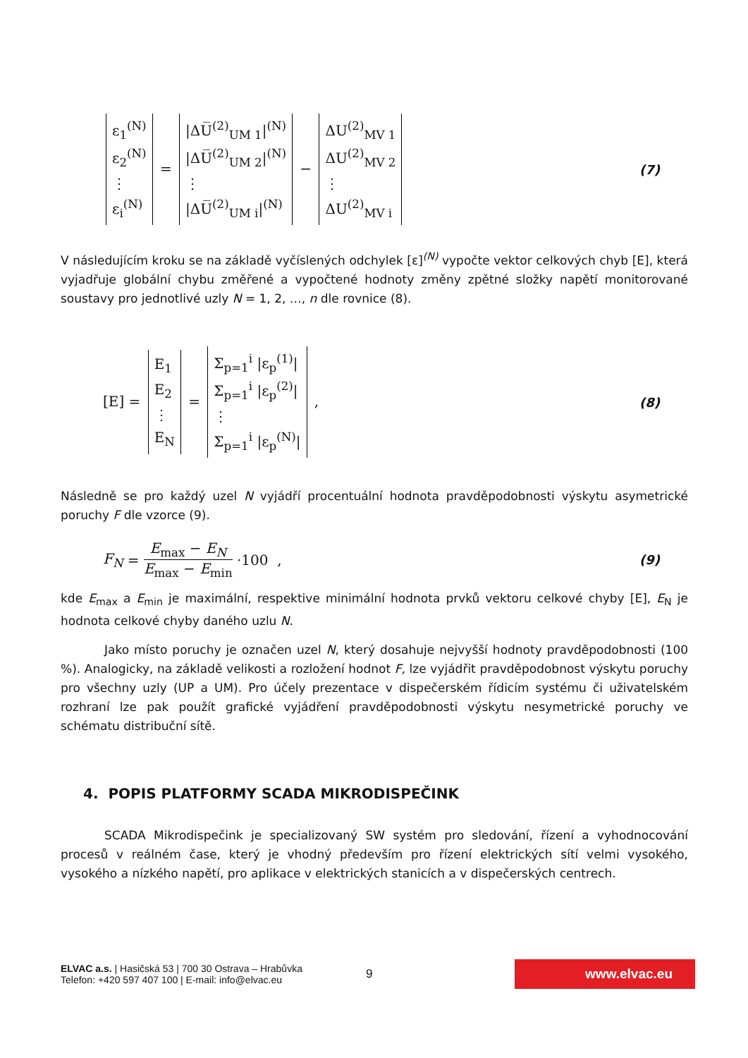ε<sub>1</sub><sup>(N)</sup>
ε<sub>2</sub><sup>(N)</sup>
⋮
ε<sub>i</sub><sup>(N)</sup>
=
|ΔU̅<sup>(2)</sup><sub>UM 1</sub>|<sup>(N)</sup>
|ΔU̅<sup>(2)</sup><sub>UM 2</sub>|<sup>(N)</sup>
⋮
|ΔU̅<sup>(2)</sup><sub>UM i</sub>|<sup>(N)</sup>
−
ΔU<sup>(2)</sup><sub>MV 1</sub>
ΔU<sup>(2)</sup><sub>MV 2</sub>
⋮
ΔU<sup>(2)</sup><sub>MV i</sub>
(7)
V následujícím kroku se na základě vyčíslených odchylek [ε]<sup>(N)</sup> vypočte vektor celkových chyb [E], která vyjadřuje globální chybu změřené a vypočtené hodnoty změny zpětné složky napětí monitorované soustavy pro jednotlivé uzly N = 1, 2, …, n dle rovnice (8).
[E] =
E<sub>1</sub>
E<sub>2</sub>
⋮
E<sub>N</sub>
=
Σ<sub>p=1</sub><sup>i</sup> |ε<sub>p</sub><sup>(1)</sup>|
Σ<sub>p=1</sub><sup>i</sup> |ε<sub>p</sub><sup>(2)</sup>|
⋮
Σ<sub>p=1</sub><sup>i</sup> |ε<sub>p</sub><sup>(N)</sup>|
,
(8)
Následně se pro každý uzel N vyjádří procentuální hodnota pravděpodobnosti výskytu asymetrické poruchy F dle vzorce (9).
F<sub>N</sub> = E<sub>max</sub> − E<sub>N</sub> E<sub>max</sub> − E<sub>min</sub> ·100 ,
(9)
kde E<sub>max</sub> a E<sub>min</sub> je maximální, respektive minimální hodnota prvků vektoru celkové chyby [E], E<sub>N</sub> je hodnota celkové chyby daného uzlu N.
Jako místo poruchy je označen uzel N, který dosahuje nejvyšší hodnoty pravděpodobnosti (100 %). Analogicky, na základě velikosti a rozložení hodnot F, lze vyjádřit pravděpodobnost výskytu poruchy pro všechny uzly (UP a UM). Pro účely prezentace v dispečerském řídicím systému či uživatelském rozhraní lze pak použít grafické vyjádření pravděpodobnosti výskytu nesymetrické poruchy ve schématu distribuční sítě.
4. POPIS PLATFORMY SCADA MIKRODISPEČINK
SCADA Mikrodispečink je specializovaný SW systém pro sledování, řízení a vyhodnocování procesů v reálném čase, který je vhodný především pro řízení elektrických sítí velmi vysokého, vysokého a nízkého napětí, pro aplikace v elektrických stanicích a v dispečerských centrech.
ELVAC a.s. | Hasičská 53 | 700 30 Ostrava – Hrabůvka
Telefon: +420 597 407 100 | E-mail: info@elvac.eu
9
www.elvac.eu